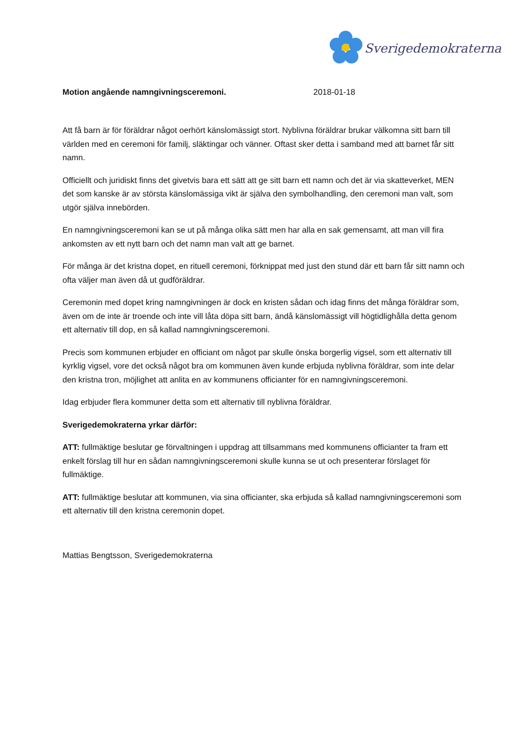Sverigedemokraterna
Motion angående namngivningsceremoni. 2018-01-18
Att få barn är för föräldrar något oerhört känslomässigt stort. Nyblivna föräldrar brukar välkomna sitt barn till världen med en ceremoni för familj, släktingar och vänner. Oftast sker detta i samband med att barnet får sitt namn.
Officiellt och juridiskt finns det givetvis bara ett sätt att ge sitt barn ett namn och det är via skatteverket, MEN det som kanske är av största känslomässiga vikt är själva den symbolhandling, den ceremoni man valt, som utgör själva innebörden.
En namngivningsceremoni kan se ut på många olika sätt men har alla en sak gemensamt, att man vill fira ankomsten av ett nytt barn och det namn man valt att ge barnet.
För många är det kristna dopet, en rituell ceremoni, förknippat med just den stund där ett barn får sitt namn och ofta väljer man även då ut gudföräldrar.
Ceremonin med dopet kring namngivningen är dock en kristen sådan och idag finns det många föräldrar som, även om de inte är troende och inte vill låta döpa sitt barn, ändå känslomässigt vill högtidlighålla detta genom ett alternativ till dop, en så kallad namngivningsceremoni.
Precis som kommunen erbjuder en officiant om något par skulle önska borgerlig vigsel, som ett alternativ till kyrklig vigsel, vore det också något bra om kommunen även kunde erbjuda nyblivna föräldrar, som inte delar den kristna tron, möjlighet att anlita en av kommunens officianter för en namngivningsceremoni.
Idag erbjuder flera kommuner detta som ett alternativ till nyblivna föräldrar.
Sverigedemokraterna yrkar därför:
ATT: fullmäktige beslutar ge förvaltningen i uppdrag att tillsammans med kommunens officianter ta fram ett enkelt förslag till hur en sådan namngivningsceremoni skulle kunna se ut och presenterar förslaget för fullmäktige.
ATT: fullmäktige beslutar att kommunen, via sina officianter, ska erbjuda så kallad namngivningsceremoni som ett alternativ till den kristna ceremonin dopet.
Mattias Bengtsson, Sverigedemokraterna